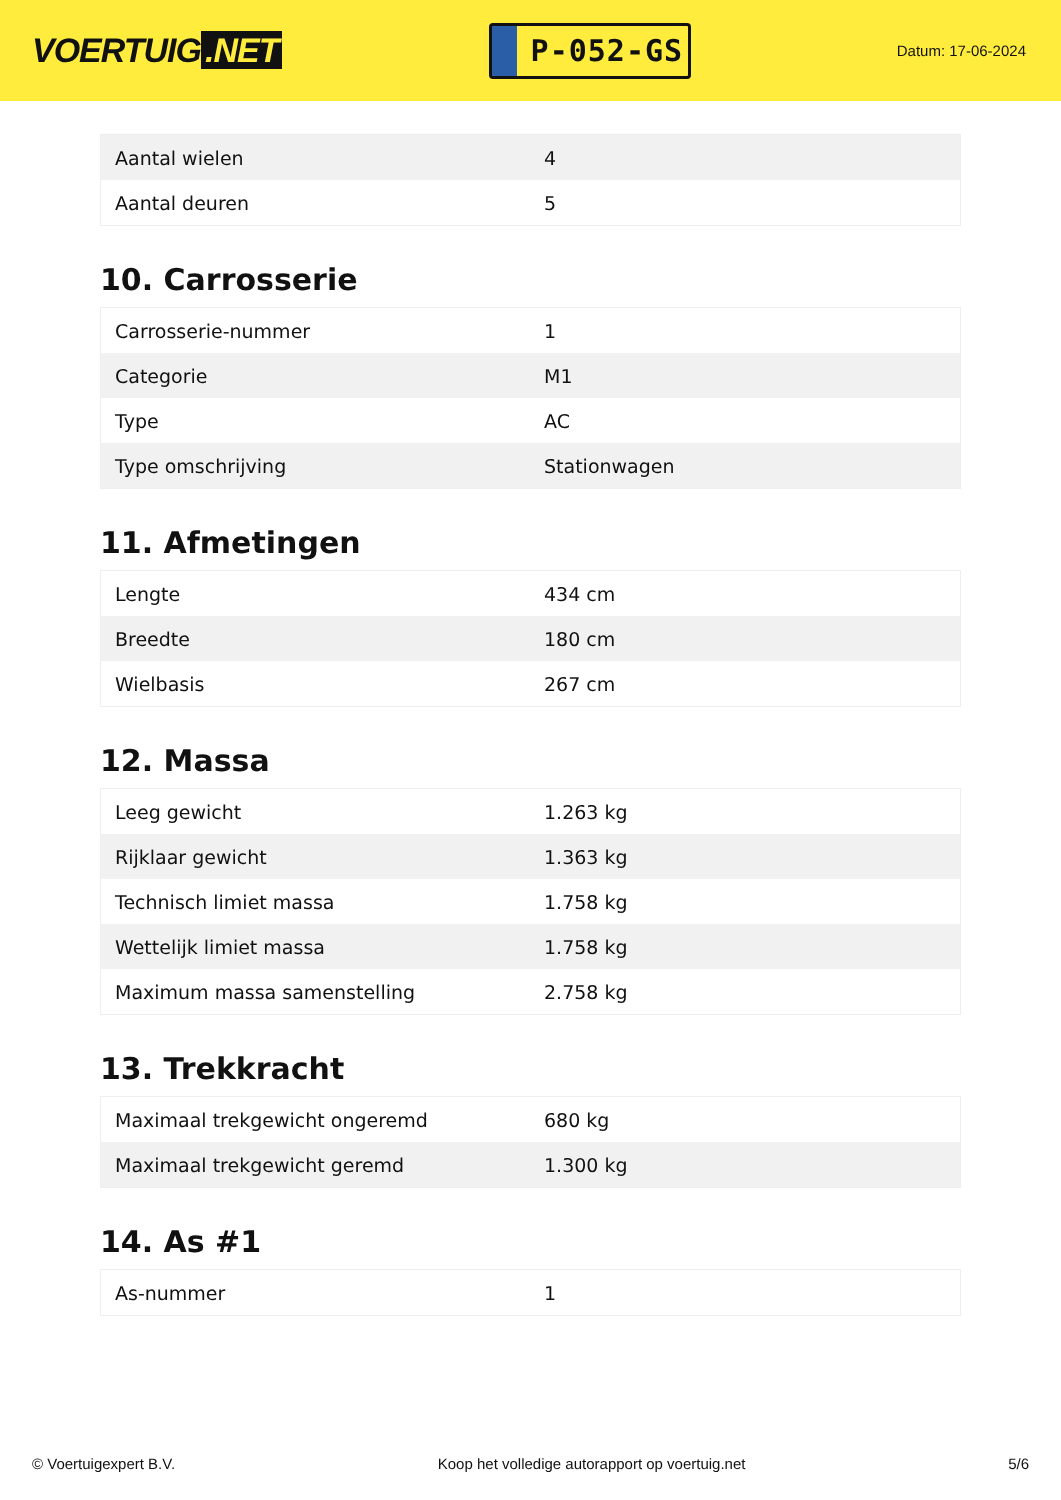VOERTUIG.NET
P-052-GS
Datum: 17-06-2024
| Aantal wielen | 4 |
| Aantal deuren | 5 |
10. Carrosserie
| Carrosserie-nummer | 1 |
| Categorie | M1 |
| Type | AC |
| Type omschrijving | Stationwagen |
11. Afmetingen
| Lengte | 434 cm |
| Breedte | 180 cm |
| Wielbasis | 267 cm |
12. Massa
| Leeg gewicht | 1.263 kg |
| Rijklaar gewicht | 1.363 kg |
| Technisch limiet massa | 1.758 kg |
| Wettelijk limiet massa | 1.758 kg |
| Maximum massa samenstelling | 2.758 kg |
13. Trekkracht
| Maximaal trekgewicht ongeremd | 680 kg |
| Maximaal trekgewicht geremd | 1.300 kg |
14. As #1
| As-nummer | 1 |
© Voertuigexpert B.V. Koop het volledige autorapport op voertuig.net 5/6